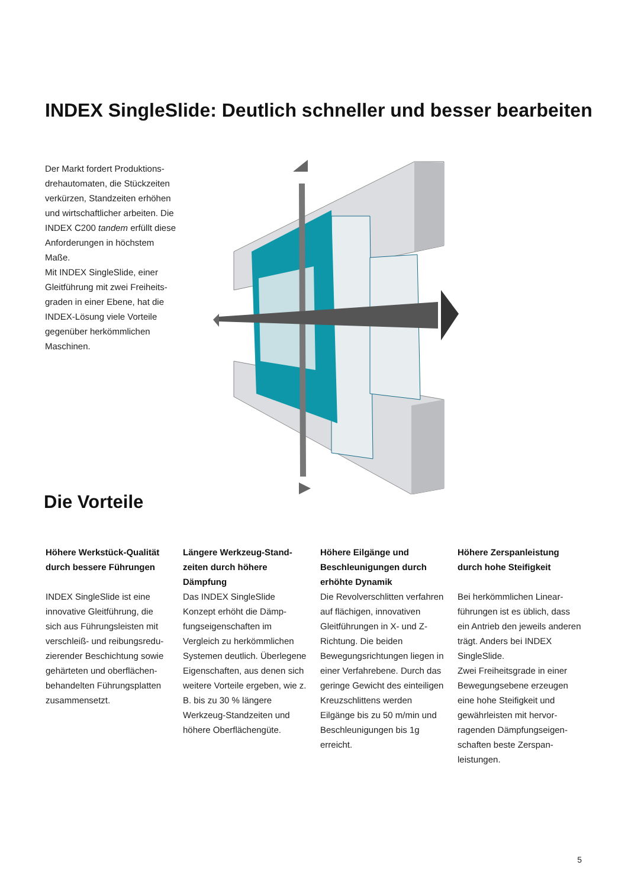INDEX SingleSlide: Deutlich schneller und besser bearbeiten
Der Markt fordert Produktions­drehautomaten, die Stückzeiten verkürzen, Standzeiten erhöhen und wirtschaftlicher arbeiten. Die INDEX C200 tandem erfüllt diese Anforderungen in höchs­tem Maße.
Mit INDEX SingleSlide, einer Gleitführung mit zwei Freiheits­graden in einer Ebene, hat die INDEX-Lösung viele Vorteile gegenüber herkömmlichen Maschinen.
Die Vorteile
Höhere Werkstück-Qualität durch bessere Führungen
INDEX SingleSlide ist eine innovative Gleitführung, die sich aus Führungsleisten mit verschleiß- und reibungsredu­zierender Beschichtung sowie gehärteten und oberflächen­behandelten Führungsplatten zusammensetzt.
Längere Werkzeug-Stand­zeiten durch höhere Dämpfung
Das INDEX SingleSlide Konzept erhöht die Dämp­fungseigenschaften im Vergleich zu herkömmlichen Systemen deutlich. Über­legene Eigenschaften, aus denen sich weitere Vorteile ergeben, wie z. B. bis zu 30 % längere Werkzeug-Standzeiten und höhere Oberflächengüte.
Höhere Eilgänge und Beschleunigungen durch erhöhte Dynamik
Die Revolverschlitten verfah­ren auf flächigen, innovativen Gleitführungen in X- und Z-Richtung. Die beiden Bewegungsrichtungen liegen in einer Verfahrebene. Durch das geringe Gewicht des einteiligen Kreuzschlittens werden Eilgänge bis zu 50 m/min und Beschleuni­gungen bis 1g erreicht.
Höhere Zerspanleistung durch hohe Steifigkeit
Bei herkömmlichen Linear­führungen ist es üblich, dass ein Antrieb den jeweils anderen trägt. Anders bei INDEX SingleSlide.
Zwei Freiheitsgrade in einer Bewegungsebene erzeugen eine hohe Steifigkeit und gewährleisten mit hervor­ragenden Dämpfungseigen­schaften beste Zerspan­leistungen.
5